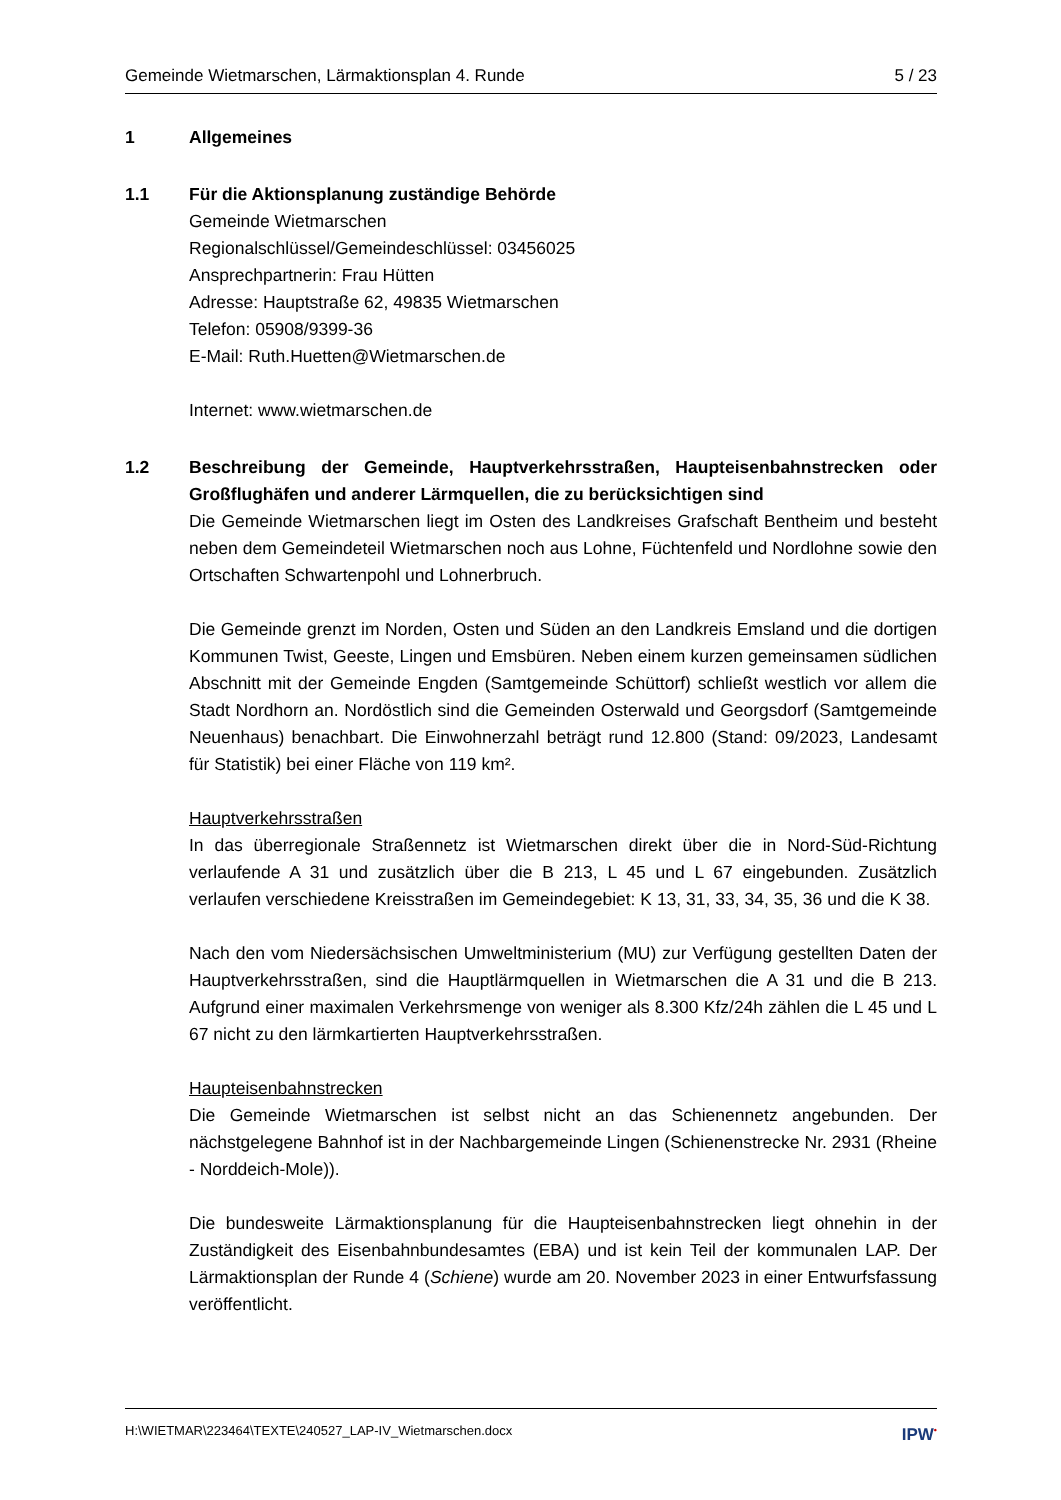Gemeinde Wietmarschen, Lärmaktionsplan 4. Runde 5 / 23
1 Allgemeines
1.1 Für die Aktionsplanung zuständige Behörde
Gemeinde Wietmarschen
Regionalschlüssel/Gemeindeschlüssel: 03456025
Ansprechpartnerin: Frau Hütten
Adresse: Hauptstraße 62, 49835 Wietmarschen
Telefon: 05908/9399-36
E-Mail: Ruth.Huetten@Wietmarschen.de
Internet: www.wietmarschen.de
1.2 Beschreibung der Gemeinde, Hauptverkehrsstraßen, Haupteisenbahnstrecken oder Großflughäfen und anderer Lärmquellen, die zu berücksichtigen sind
Die Gemeinde Wietmarschen liegt im Osten des Landkreises Grafschaft Bentheim und besteht neben dem Gemeindeteil Wietmarschen noch aus Lohne, Füchtenfeld und Nordlohne sowie den Ortschaften Schwartenpohl und Lohnerbruch.
Die Gemeinde grenzt im Norden, Osten und Süden an den Landkreis Emsland und die dortigen Kommunen Twist, Geeste, Lingen und Emsbüren. Neben einem kurzen gemeinsamen südlichen Abschnitt mit der Gemeinde Engden (Samtgemeinde Schüttorf) schließt westlich vor allem die Stadt Nordhorn an. Nordöstlich sind die Gemeinden Osterwald und Georgsdorf (Samtgemeinde Neuenhaus) benachbart. Die Einwohnerzahl beträgt rund 12.800 (Stand: 09/2023, Landesamt für Statistik) bei einer Fläche von 119 km².
Hauptverkehrsstraßen
In das überregionale Straßennetz ist Wietmarschen direkt über die in Nord-Süd-Richtung verlaufende A 31 und zusätzlich über die B 213, L 45 und L 67 eingebunden. Zusätzlich verlaufen verschiedene Kreisstraßen im Gemeindegebiet: K 13, 31, 33, 34, 35, 36 und die K 38.
Nach den vom Niedersächsischen Umweltministerium (MU) zur Verfügung gestellten Daten der Hauptverkehrsstraßen, sind die Hauptlärmquellen in Wietmarschen die A 31 und die B 213. Aufgrund einer maximalen Verkehrsmenge von weniger als 8.300 Kfz/24h zählen die L 45 und L 67 nicht zu den lärmkartierten Hauptverkehrsstraßen.
Haupteisenbahnstrecken
Die Gemeinde Wietmarschen ist selbst nicht an das Schienennetz angebunden. Der nächstgelegene Bahnhof ist in der Nachbargemeinde Lingen (Schienenstrecke Nr. 2931 (Rheine - Norddeich-Mole)).
Die bundesweite Lärmaktionsplanung für die Haupteisenbahnstrecken liegt ohnehin in der Zuständigkeit des Eisenbahnbundesamtes (EBA) und ist kein Teil der kommunalen LAP. Der Lärmaktionsplan der Runde 4 (Schiene) wurde am 20. November 2023 in einer Entwurfsfassung veröffentlicht.
H:\WIETMAR\223464\TEXTE\240527_LAP-IV_Wietmarschen.docx IPW<sup>•</sup>